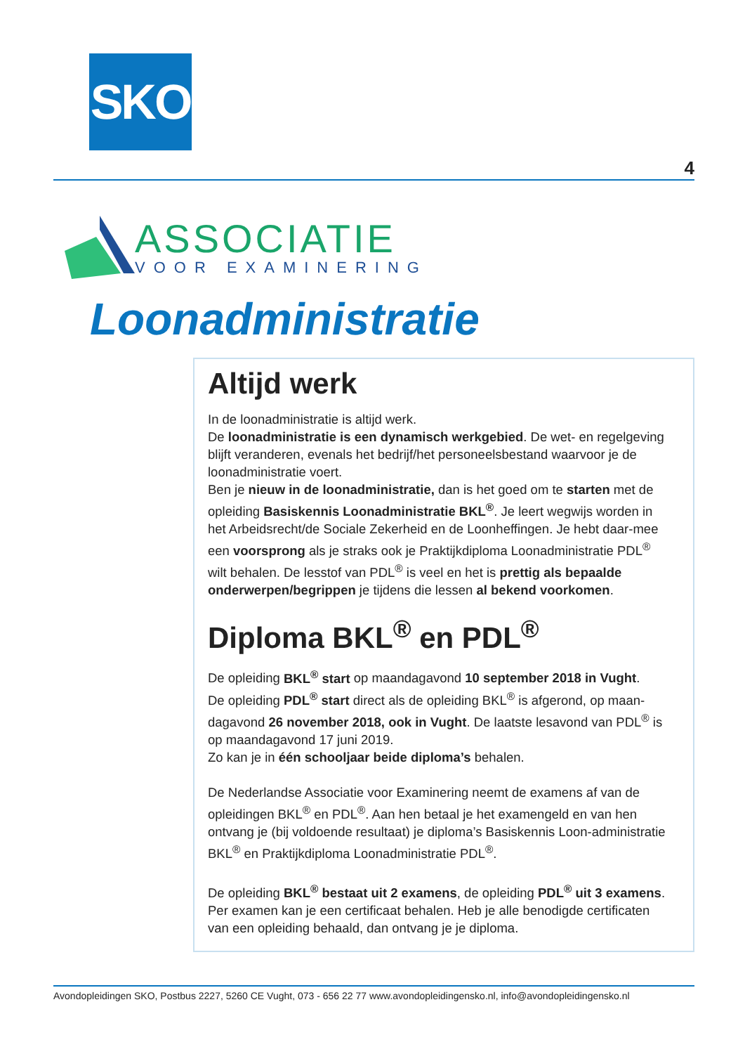SKO
4
ASSOCIATIE
VOOR EXAMINERING
Loonadministratie
Altijd werk
In de loonadministratie is altijd werk.
De loonadministratie is een dynamisch werkgebied. De wet- en regelgeving blijft veranderen, evenals het bedrijf/het personeelsbestand waarvoor je de loonadministratie voert.
Ben je nieuw in de loonadministratie, dan is het goed om te starten met de opleiding Basiskennis Loonadministratie BKL<sup>®</sup>. Je leert wegwijs worden in het Arbeidsrecht/de Sociale Zekerheid en de Loonheffingen. Je hebt daar-mee een voorsprong als je straks ook je Praktijkdiploma Loonadministratie PDL<sup>®</sup> wilt behalen. De lesstof van PDL<sup>®</sup> is veel en het is prettig als bepaalde onderwerpen/begrippen je tijdens die lessen al bekend voorkomen.
Diploma BKL<sup>®</sup> en PDL<sup>®</sup>
De opleiding BKL<sup>®</sup> start op maandagavond 10 september 2018 in Vught.
De opleiding PDL<sup>®</sup> start direct als de opleiding BKL<sup>®</sup> is afgerond, op maan-dagavond 26 november 2018, ook in Vught. De laatste lesavond van PDL<sup>®</sup> is op maandagavond 17 juni 2019.
Zo kan je in één schooljaar beide diploma’s behalen.
De Nederlandse Associatie voor Examinering neemt de examens af van de opleidingen BKL<sup>®</sup> en PDL<sup>®</sup>. Aan hen betaal je het examengeld en van hen ontvang je (bij voldoende resultaat) je diploma’s Basiskennis Loon-administratie BKL<sup>®</sup> en Praktijkdiploma Loonadministratie PDL<sup>®</sup>.
De opleiding BKL<sup>®</sup> bestaat uit 2 examens, de opleiding PDL<sup>®</sup> uit 3 examens. Per examen kan je een certificaat behalen. Heb je alle benodigde certificaten van een opleiding behaald, dan ontvang je je diploma.
Avondopleidingen SKO, Postbus 2227, 5260 CE Vught, 073 - 656 22 77 www.avondopleidingensko.nl, info@avondopleidingensko.nl